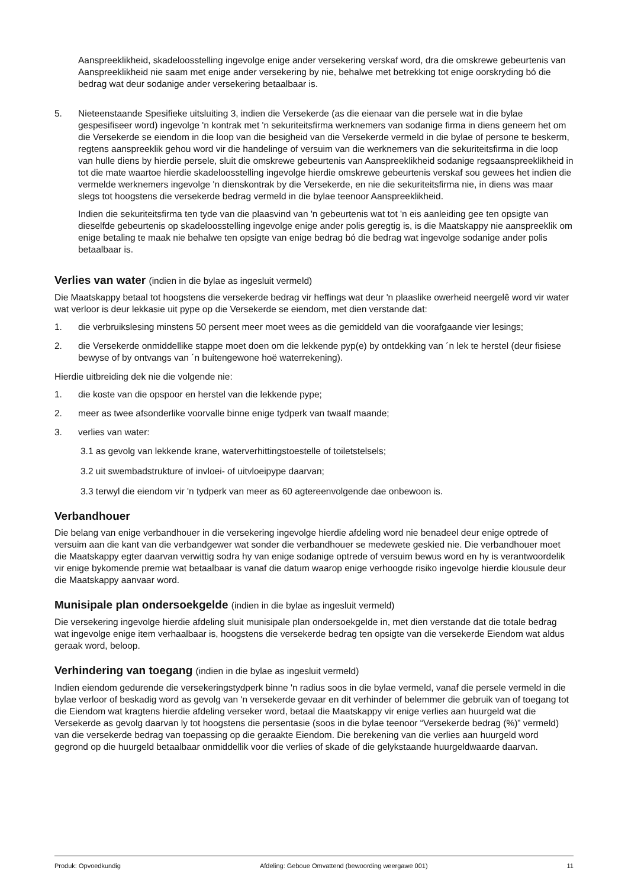Aanspreeklikheid, skadeloosstelling ingevolge enige ander versekering verskaf word, dra die omskrewe gebeurtenis van Aanspreeklikheid nie saam met enige ander versekering by nie, behalwe met betrekking tot enige oorskryding bó die bedrag wat deur sodanige ander versekering betaalbaar is.
5. Nieteenstaande Spesifieke uitsluiting 3, indien die Versekerde (as die eienaar van die persele wat in die bylae gespesifiseer word) ingevolge 'n kontrak met 'n sekuriteitsfirma werknemers van sodanige firma in diens geneem het om die Versekerde se eiendom in die loop van die besigheid van die Versekerde vermeld in die bylae of persone te beskerm, regtens aanspreeklik gehou word vir die handelinge of versuim van die werknemers van die sekuriteitsfirma in die loop van hulle diens by hierdie persele, sluit die omskrewe gebeurtenis van Aanspreeklikheid sodanige regsaanspreeklikheid in tot die mate waartoe hierdie skadeloosstelling ingevolge hierdie omskrewe gebeurtenis verskaf sou gewees het indien die vermelde werknemers ingevolge 'n dienskontrak by die Versekerde, en nie die sekuriteitsfirma nie, in diens was maar slegs tot hoogstens die versekerde bedrag vermeld in die bylae teenoor Aanspreeklikheid.
Indien die sekuriteitsfirma ten tyde van die plaasvind van 'n gebeurtenis wat tot 'n eis aanleiding gee ten opsigte van dieselfde gebeurtenis op skadeloosstelling ingevolge enige ander polis geregtig is, is die Maatskappy nie aanspreeklik om enige betaling te maak nie behalwe ten opsigte van enige bedrag bó die bedrag wat ingevolge sodanige ander polis betaalbaar is.
Verlies van water (indien in die bylae as ingesluit vermeld)
Die Maatskappy betaal tot hoogstens die versekerde bedrag vir heffings wat deur 'n plaaslike owerheid neergelê word vir water wat verloor is deur lekkasie uit pype op die Versekerde se eiendom, met dien verstande dat:
1. die verbruikslesing minstens 50 persent meer moet wees as die gemiddeld van die voorafgaande vier lesings;
2. die Versekerde onmiddellike stappe moet doen om die lekkende pyp(e) by ontdekking van ´n lek te herstel (deur fisiese bewyse of by ontvangs van ´n buitengewone hoë waterrekening).
Hierdie uitbreiding dek nie die volgende nie:
1. die koste van die opspoor en herstel van die lekkende pype;
2. meer as twee afsonderlike voorvalle binne enige tydperk van twaalf maande;
3. verlies van water:
3.1 as gevolg van lekkende krane, waterverhittingstoestelle of toiletstelsels;
3.2 uit swembadstrukture of invloei- of uitvloeipype daarvan;
3.3 terwyl die eiendom vir 'n tydperk van meer as 60 agtereenvolgende dae onbewoon is.
Verbandhouer
Die belang van enige verbandhouer in die versekering ingevolge hierdie afdeling word nie benadeel deur enige optrede of versuim aan die kant van die verbandgewer wat sonder die verbandhouer se medewete geskied nie. Die verbandhouer moet die Maatskappy egter daarvan verwittig sodra hy van enige sodanige optrede of versuim bewus word en hy is verantwoordelik vir enige bykomende premie wat betaalbaar is vanaf die datum waarop enige verhoogde risiko ingevolge hierdie klousule deur die Maatskappy aanvaar word.
Munisipale plan ondersoekgelde (indien in die bylae as ingesluit vermeld)
Die versekering ingevolge hierdie afdeling sluit munisipale plan ondersoekgelde in, met dien verstande dat die totale bedrag wat ingevolge enige item verhaalbaar is, hoogstens die versekerde bedrag ten opsigte van die versekerde Eiendom wat aldus geraak word, beloop.
Verhindering van toegang (indien in die bylae as ingesluit vermeld)
Indien eiendom gedurende die versekeringstydperk binne 'n radius soos in die bylae vermeld, vanaf die persele vermeld in die bylae verloor of beskadig word as gevolg van 'n versekerde gevaar en dit verhinder of belemmer die gebruik van of toegang tot die Eiendom wat kragtens hierdie afdeling verseker word, betaal die Maatskappy vir enige verlies aan huurgeld wat die Versekerde as gevolg daarvan ly tot hoogstens die persentasie (soos in die bylae teenoor “Versekerde bedrag (%)” vermeld) van die versekerde bedrag van toepassing op die geraakte Eiendom. Die berekening van die verlies aan huurgeld word gegrond op die huurgeld betaalbaar onmiddellik voor die verlies of skade of die gelykstaande huurgeldwaarde daarvan.
Produk: Opvoedkundig Afdeling: Geboue Omvattend (bewoording weergawe 001) 11